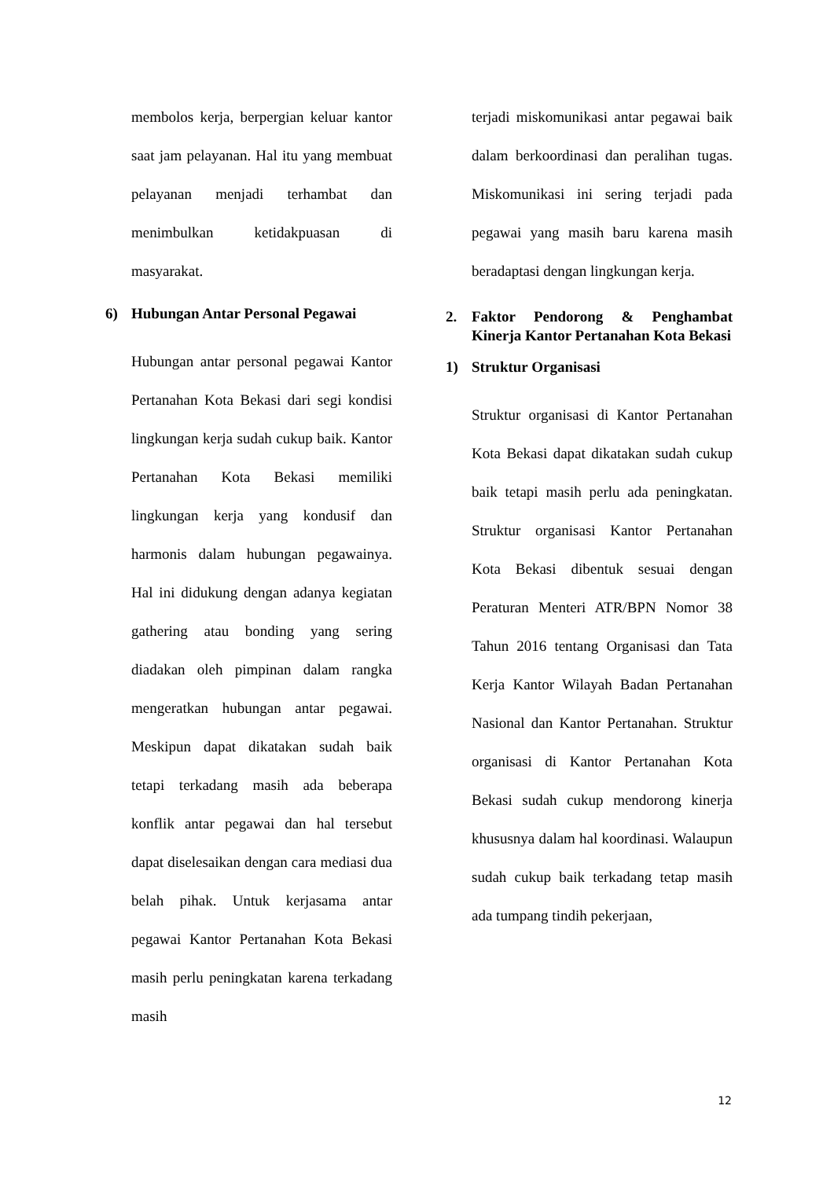membolos kerja, berpergian keluar kantor saat jam pelayanan. Hal itu yang membuat pelayanan menjadi terhambat dan menimbulkan ketidakpuasan di masyarakat.
6) Hubungan Antar Personal Pegawai
Hubungan antar personal pegawai Kantor Pertanahan Kota Bekasi dari segi kondisi lingkungan kerja sudah cukup baik. Kantor Pertanahan Kota Bekasi memiliki lingkungan kerja yang kondusif dan harmonis dalam hubungan pegawainya. Hal ini didukung dengan adanya kegiatan gathering atau bonding yang sering diadakan oleh pimpinan dalam rangka mengeratkan hubungan antar pegawai. Meskipun dapat dikatakan sudah baik tetapi terkadang masih ada beberapa konflik antar pegawai dan hal tersebut dapat diselesaikan dengan cara mediasi dua belah pihak. Untuk kerjasama antar pegawai Kantor Pertanahan Kota Bekasi masih perlu peningkatan karena terkadang masih
terjadi miskomunikasi antar pegawai baik dalam berkoordinasi dan peralihan tugas. Miskomunikasi ini sering terjadi pada pegawai yang masih baru karena masih beradaptasi dengan lingkungan kerja.
2. Faktor Pendorong & Penghambat Kinerja Kantor Pertanahan Kota Bekasi
1) Struktur Organisasi
Struktur organisasi di Kantor Pertanahan Kota Bekasi dapat dikatakan sudah cukup baik tetapi masih perlu ada peningkatan. Struktur organisasi Kantor Pertanahan Kota Bekasi dibentuk sesuai dengan Peraturan Menteri ATR/BPN Nomor 38 Tahun 2016 tentang Organisasi dan Tata Kerja Kantor Wilayah Badan Pertanahan Nasional dan Kantor Pertanahan. Struktur organisasi di Kantor Pertanahan Kota Bekasi sudah cukup mendorong kinerja khususnya dalam hal koordinasi. Walaupun sudah cukup baik terkadang tetap masih ada tumpang tindih pekerjaan,
12